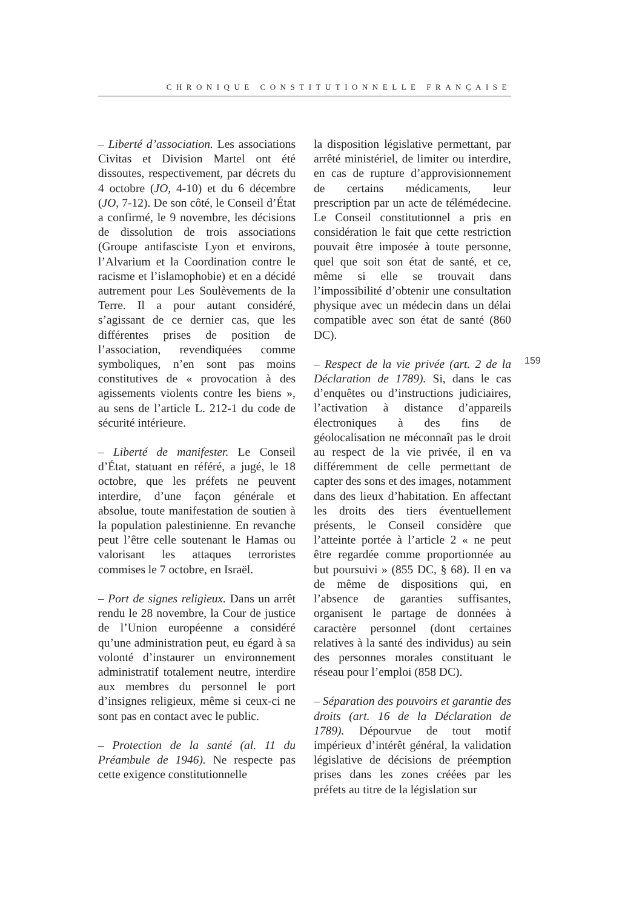CHRONIQUE CONSTITUTIONNELLE FRANÇAISE
– Liberté d’association. Les associations Civitas et Division Martel ont été dissoutes, respectivement, par décrets du 4 octobre (JO, 4-10) et du 6 décembre (JO, 7-12). De son côté, le Conseil d’État a confirmé, le 9 novembre, les décisions de dissolution de trois associations (Groupe antifasciste Lyon et environs, l’Alvarium et la Coordination contre le racisme et l’islamophobie) et en a décidé autrement pour Les Soulèvements de la Terre. Il a pour autant considéré, s’agissant de ce dernier cas, que les différentes prises de position de l’association, revendiquées comme symboliques, n’en sont pas moins constitutives de « provocation à des agissements violents contre les biens », au sens de l’article L. 212-1 du code de sécurité intérieure.
– Liberté de manifester. Le Conseil d’État, statuant en référé, a jugé, le 18 octobre, que les préfets ne peuvent interdire, d’une façon générale et absolue, toute manifestation de soutien à la population palestinienne. En revanche peut l’être celle soutenant le Hamas ou valorisant les attaques terroristes commises le 7 octobre, en Israël.
– Port de signes religieux. Dans un arrêt rendu le 28 novembre, la Cour de justice de l’Union européenne a considéré qu’une administration peut, eu égard à sa volonté d’instaurer un environnement administratif totalement neutre, interdire aux membres du personnel le port d’insignes religieux, même si ceux-ci ne sont pas en contact avec le public.
– Protection de la santé (al. 11 du Préambule de 1946). Ne respecte pas cette exigence constitutionnelle
la disposition législative permettant, par arrêté ministériel, de limiter ou interdire, en cas de rupture d’approvisionnement de certains médicaments, leur prescription par un acte de télémédecine. Le Conseil constitutionnel a pris en considération le fait que cette restriction pouvait être imposée à toute personne, quel que soit son état de santé, et ce, même si elle se trouvait dans l’impossibilité d’obtenir une consultation physique avec un médecin dans un délai compatible avec son état de santé (860 DC).
– Respect de la vie privée (art. 2 de la Déclaration de 1789). Si, dans le cas d’enquêtes ou d’instructions judiciaires, l’activation à distance d’appareils électroniques à des fins de géolocalisation ne méconnaît pas le droit au respect de la vie privée, il en va différemment de celle permettant de capter des sons et des images, notamment dans des lieux d’habitation. En affectant les droits des tiers éventuellement présents, le Conseil considère que l’atteinte portée à l’article 2 « ne peut être regardée comme proportionnée au but poursuivi » (855 DC, § 68). Il en va de même de dispositions qui, en l’absence de garanties suffisantes, organisent le partage de données à caractère personnel (dont certaines relatives à la santé des individus) au sein des personnes morales constituant le réseau pour l’emploi (858 DC).
– Séparation des pouvoirs et garantie des droits (art. 16 de la Déclaration de 1789). Dépourvue de tout motif impérieux d’intérêt général, la validation législative de décisions de préemption prises dans les zones créées par les préfets au titre de la législation sur
159